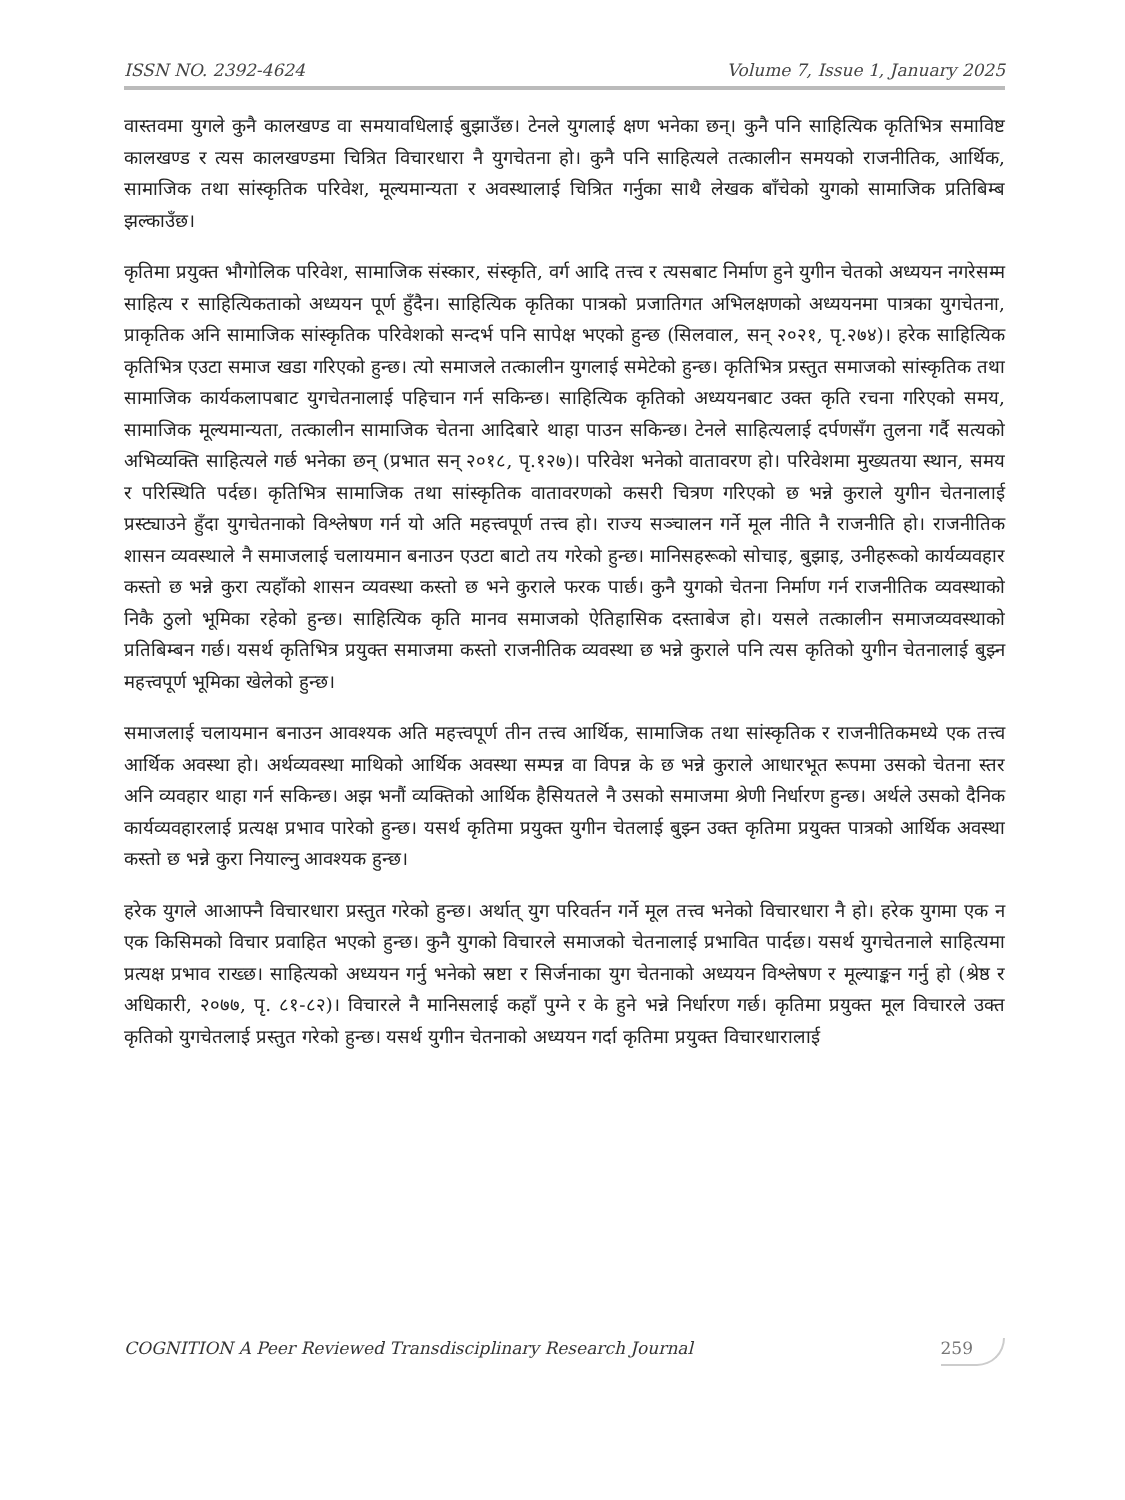ISSN NO. 2392-4624 Volume 7, Issue 1, January 2025
वास्तवमा युगले कुनै कालखण्ड वा समयावधिलाई बुझाउँछ। टेनले युगलाई क्षण भनेका छन्। कुनै पनि साहित्यिक कृतिभित्र समाविष्ट कालखण्ड र त्यस कालखण्डमा चित्रित विचारधारा नै युगचेतना हो। कुनै पनि साहित्यले तत्कालीन समयको राजनीतिक, आर्थिक, सामाजिक तथा सांस्कृतिक परिवेश, मूल्यमान्यता र अवस्थालाई चित्रित गर्नुका साथै लेखक बाँचेको युगको सामाजिक प्रतिबिम्ब झल्काउँछ।
कृतिमा प्रयुक्त भौगोलिक परिवेश, सामाजिक संस्कार, संस्कृति, वर्ग आदि तत्त्व र त्यसबाट निर्माण हुने युगीन चेतको अध्ययन नगरेसम्म साहित्य र साहित्यिकताको अध्ययन पूर्ण हुँदैन। साहित्यिक कृतिका पात्रको प्रजातिगत अभिलक्षणको अध्ययनमा पात्रका युगचेतना, प्राकृतिक अनि सामाजिक सांस्कृतिक परिवेशको सन्दर्भ पनि सापेक्ष भएको हुन्छ (सिलवाल, सन् २०२१, पृ.२७४)। हरेक साहित्यिक कृतिभित्र एउटा समाज खडा गरिएको हुन्छ। त्यो समाजले तत्कालीन युगलाई समेटेको हुन्छ। कृतिभित्र प्रस्तुत समाजको सांस्कृतिक तथा सामाजिक कार्यकलापबाट युगचेतनालाई पहिचान गर्न सकिन्छ। साहित्यिक कृतिको अध्ययनबाट उक्त कृति रचना गरिएको समय, सामाजिक मूल्यमान्यता, तत्कालीन सामाजिक चेतना आदिबारे थाहा पाउन सकिन्छ। टेनले साहित्यलाई दर्पणसँग तुलना गर्दै सत्यको अभिव्यक्ति साहित्यले गर्छ भनेका छन् (प्रभात सन् २०१८, पृ.१२७)। परिवेश भनेको वातावरण हो। परिवेशमा मुख्यतया स्थान, समय र परिस्थिति पर्दछ। कृतिभित्र सामाजिक तथा सांस्कृतिक वातावरणको कसरी चित्रण गरिएको छ भन्ने कुराले युगीन चेतनालाई प्रस्ट्याउने हुँदा युगचेतनाको विश्लेषण गर्न यो अति महत्त्वपूर्ण तत्त्व हो। राज्य सञ्चालन गर्ने मूल नीति नै राजनीति हो। राजनीतिक शासन व्यवस्थाले नै समाजलाई चलायमान बनाउन एउटा बाटो तय गरेको हुन्छ। मानिसहरूको सोचाइ, बुझाइ, उनीहरूको कार्यव्यवहार कस्तो छ भन्ने कुरा त्यहाँको शासन व्यवस्था कस्तो छ भने कुराले फरक पार्छ। कुनै युगको चेतना निर्माण गर्न राजनीतिक व्यवस्थाको निकै ठुलो भूमिका रहेको हुन्छ। साहित्यिक कृति मानव समाजको ऐतिहासिक दस्ताबेज हो। यसले तत्कालीन समाजव्यवस्थाको प्रतिबिम्बन गर्छ। यसर्थ कृतिभित्र प्रयुक्त समाजमा कस्तो राजनीतिक व्यवस्था छ भन्ने कुराले पनि त्यस कृतिको युगीन चेतनालाई बुझ्न महत्त्वपूर्ण भूमिका खेलेको हुन्छ।
समाजलाई चलायमान बनाउन आवश्यक अति महत्त्वपूर्ण तीन तत्त्व आर्थिक, सामाजिक तथा सांस्कृतिक र राजनीतिकमध्ये एक तत्त्व आर्थिक अवस्था हो। अर्थव्यवस्था माथिको आर्थिक अवस्था सम्पन्न वा विपन्न के छ भन्ने कुराले आधारभूत रूपमा उसको चेतना स्तर अनि व्यवहार थाहा गर्न सकिन्छ। अझ भनौं व्यक्तिको आर्थिक हैसियतले नै उसको समाजमा श्रेणी निर्धारण हुन्छ। अर्थले उसको दैनिक कार्यव्यवहारलाई प्रत्यक्ष प्रभाव पारेको हुन्छ। यसर्थ कृतिमा प्रयुक्त युगीन चेतलाई बुझ्न उक्त कृतिमा प्रयुक्त पात्रको आर्थिक अवस्था कस्तो छ भन्ने कुरा नियाल्नु आवश्यक हुन्छ।
हरेक युगले आआफ्नै विचारधारा प्रस्तुत गरेको हुन्छ। अर्थात् युग परिवर्तन गर्ने मूल तत्त्व भनेको विचारधारा नै हो। हरेक युगमा एक न एक किसिमको विचार प्रवाहित भएको हुन्छ। कुनै युगको विचारले समाजको चेतनालाई प्रभावित पार्दछ। यसर्थ युगचेतनाले साहित्यमा प्रत्यक्ष प्रभाव राख्छ। साहित्यको अध्ययन गर्नु भनेको स्रष्टा र सिर्जनाका युग चेतनाको अध्ययन विश्लेषण र मूल्याङ्कन गर्नु हो (श्रेष्ठ र अधिकारी, २०७७, पृ. ८१-८२)। विचारले नै मानिसलाई कहाँ पुग्ने र के हुने भन्ने निर्धारण गर्छ। कृतिमा प्रयुक्त मूल विचारले उक्त कृतिको युगचेतलाई प्रस्तुत गरेको हुन्छ। यसर्थ युगीन चेतनाको अध्ययन गर्दा कृतिमा प्रयुक्त विचारधारालाई
COGNITION A Peer Reviewed Transdisciplinary Research Journal 259